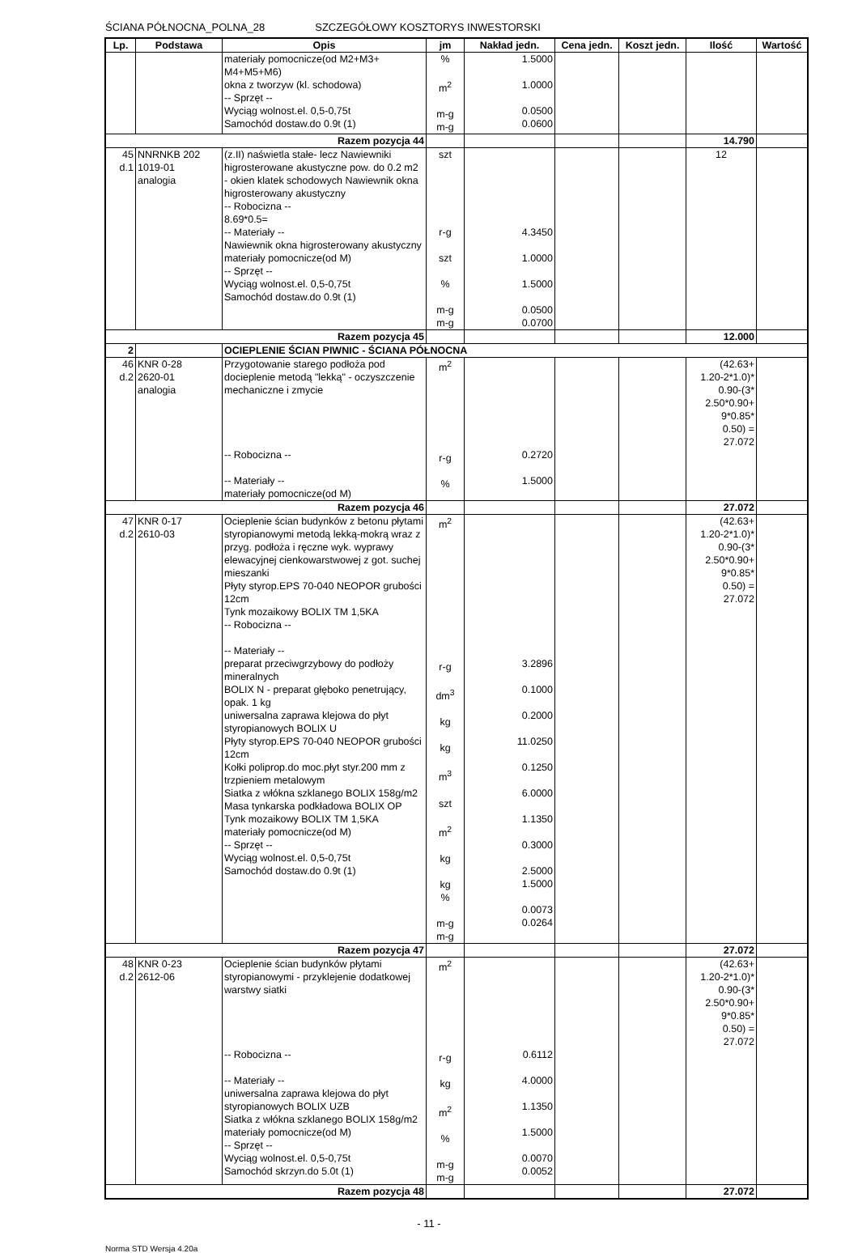ŚCIANA PÓŁNOCNA_POLNA_28 SZCZEGÓŁOWY KOSZTORYS INWESTORSKI
| Lp. | Podstawa | Opis | jm | Nakład jedn. | Cena jedn. | Koszt jedn. | Ilość | Wartość |
| --- | --- | --- | --- | --- | --- | --- | --- | --- |
| | | materiały pomocnicze(od M2+M3+ M4+M5+M6) okna z tworzyw (kl. schodowa) -- Sprzęt -- Wyciąg wolnost.el. 0,5-0,75t Samochód dostaw.do 0.9t (1) | % m<sup>2</sup> m-g m-g | 1.5000 1.0000 0.0500 0.0600 | | | | |
| Razem pozycja 44 | | | | | | | 14.790 | |
| 45 d.1 | NNRNKB 202 1019-01 analogia | (z.II) naświetla stałe- lecz Nawiewniki higrosterowane akustyczne pow. do 0.2 m2 - okien klatek schodowych Nawiewnik okna higrosterowany akustyczny -- Robocizna -- 8.69*0.5= -- Materiały -- Nawiewnik okna higrosterowany akustyczny materiały pomocnicze(od M) -- Sprzęt -- Wyciąg wolnost.el. 0,5-0,75t Samochód dostaw.do 0.9t (1) | szt r-g szt % m-g m-g | 4.3450 1.0000 1.5000 0.0500 0.0700 | | | 12 | |
| Razem pozycja 45 | | | | | | | 12.000 | |
| 2 | | OCIEPLENIE ŚCIAN PIWNIC - ŚCIANA PÓŁNOCNA | | | | | | |
| 46 d.2 | KNR 0-28 2620-01 analogia | Przygotowanie starego podłoża pod docieplenie metodą "lekką" - oczyszczenie mechaniczne i zmycie -- Robocizna -- -- Materiały -- materiały pomocnicze(od M) | m<sup>2</sup> r-g % | 0.2720 1.5000 | | | (42.63+ 1.20-2*1.0)* 0.90-(3* 2.50*0.90+ 9*0.85* 0.50) = 27.072 | |
| Razem pozycja 46 | | | | | | | 27.072 | |
| 47 d.2 | KNR 0-17 2610-03 | Ocieplenie ścian budynków z betonu płytami styropianowymi metodą lekką-mokrą wraz z przyg. podłoża i ręczne wyk. wyprawy elewacyjnej cienkowarstwowej z got. suchej mieszanki Płyty styrop.EPS 70-040 NEOPOR grubości 12cm Tynk mozaikowy BOLIX TM 1,5KA -- Robocizna -- -- Materiały -- preparat przeciwgrzybowy do podłoży mineralnych BOLIX N - preparat głęboko penetrujący, opak. 1 kg uniwersalna zaprawa klejowa do płyt styropianowych BOLIX U Płyty styrop.EPS 70-040 NEOPOR grubości 12cm Kołki poliprop.do moc.płyt styr.200 mm z trzpieniem metalowym Siatka z włókna szklanego BOLIX 158g/m2 Masa tynkarska podkładowa BOLIX OP Tynk mozaikowy BOLIX TM 1,5KA materiały pomocnicze(od M) -- Sprzęt -- Wyciąg wolnost.el. 0,5-0,75t Samochód dostaw.do 0.9t (1) | m<sup>2</sup> r-g dm<sup>3</sup> kg kg m<sup>3</sup> szt m<sup>2</sup> kg kg % m-g m-g | 3.2896 0.1000 0.2000 11.0250 0.1250 6.0000 1.1350 0.3000 2.5000 1.5000 0.0073 0.0264 | | | (42.63+ 1.20-2*1.0)* 0.90-(3* 2.50*0.90+ 9*0.85* 0.50) = 27.072 | |
| Razem pozycja 47 | | | | | | | 27.072 | |
| 48 d.2 | KNR 0-23 2612-06 | Ocieplenie ścian budynków płytami styropianowymi - przyklejenie dodatkowej warstwy siatki -- Robocizna -- -- Materiały -- uniwersalna zaprawa klejowa do płyt styropianowych BOLIX UZB Siatka z włókna szklanego BOLIX 158g/m2 materiały pomocnicze(od M) -- Sprzęt -- Wyciąg wolnost.el. 0,5-0,75t Samochód skrzyn.do 5.0t (1) | m<sup>2</sup> r-g kg m<sup>2</sup> % m-g m-g | 0.6112 4.0000 1.1350 1.5000 0.0070 0.0052 | | | (42.63+ 1.20-2*1.0)* 0.90-(3* 2.50*0.90+ 9*0.85* 0.50) = 27.072 | |
| Razem pozycja 48 | | | | | | | 27.072 | |
- 11 -
Norma STD Wersja 4.20a